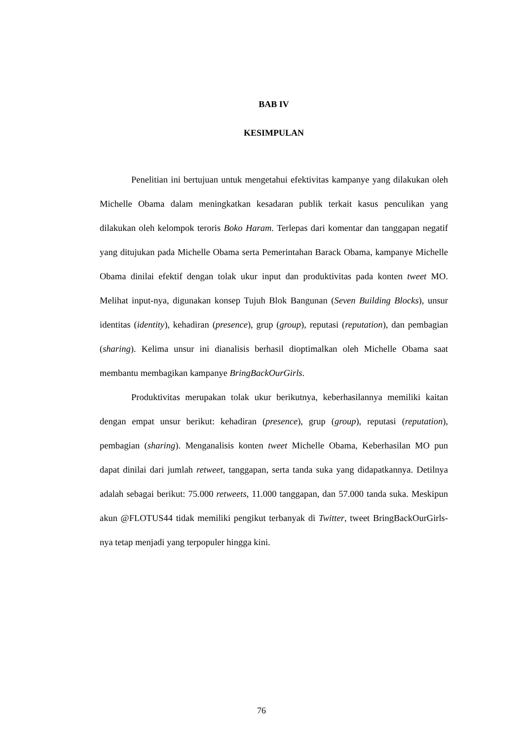BAB IV
KESIMPULAN
Penelitian ini bertujuan untuk mengetahui efektivitas kampanye yang dilakukan oleh Michelle Obama dalam meningkatkan kesadaran publik terkait kasus penculikan yang dilakukan oleh kelompok teroris Boko Haram. Terlepas dari komentar dan tanggapan negatif yang ditujukan pada Michelle Obama serta Pemerintahan Barack Obama, kampanye Michelle Obama dinilai efektif dengan tolak ukur input dan produktivitas pada konten tweet MO. Melihat input-nya, digunakan konsep Tujuh Blok Bangunan (Seven Building Blocks), unsur identitas (identity), kehadiran (presence), grup (group), reputasi (reputation), dan pembagian (sharing). Kelima unsur ini dianalisis berhasil dioptimalkan oleh Michelle Obama saat membantu membagikan kampanye BringBackOurGirls.
Produktivitas merupakan tolak ukur berikutnya, keberhasilannya memiliki kaitan dengan empat unsur berikut: kehadiran (presence), grup (group), reputasi (reputation), pembagian (sharing). Menganalisis konten tweet Michelle Obama, Keberhasilan MO pun dapat dinilai dari jumlah retweet, tanggapan, serta tanda suka yang didapatkannya. Detilnya adalah sebagai berikut: 75.000 retweets, 11.000 tanggapan, dan 57.000 tanda suka. Meskipun akun @FLOTUS44 tidak memiliki pengikut terbanyak di Twitter, tweet BringBackOurGirls-nya tetap menjadi yang terpopuler hingga kini.
76